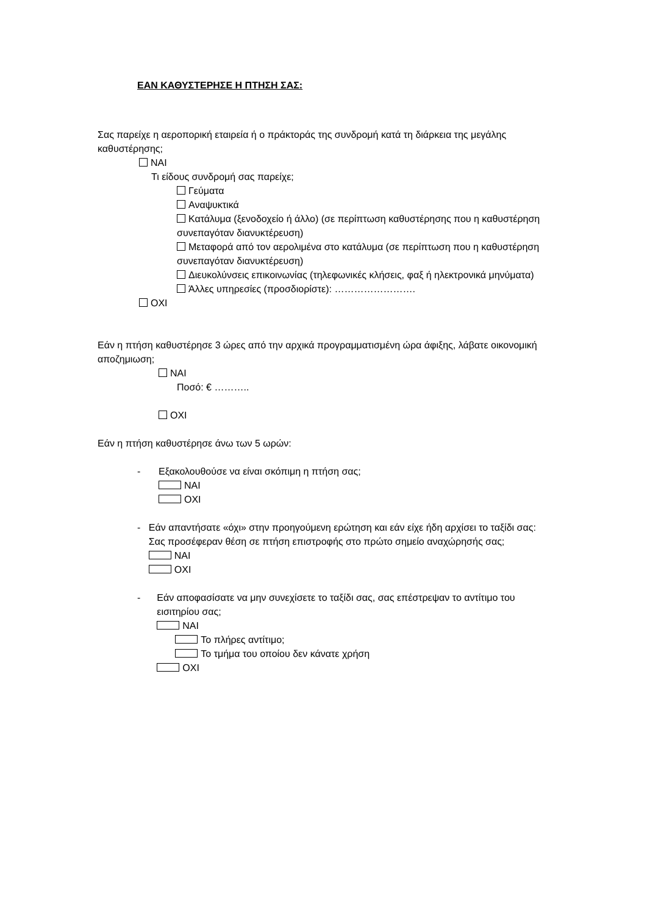ΕΑΝ ΚΑΘΥΣΤΕΡΗΣΕ Η ΠΤΗΣΗ ΣΑΣ:
Σας παρείχε η αεροπορική εταιρεία ή ο πράκτοράς της συνδρομή κατά τη διάρκεια της μεγάλης καθυστέρησης;
NAI
Τι είδους συνδρομή σας παρείχε;
Γεύματα
Αναψυκτικά
Κατάλυμα (ξενοδοχείο ή άλλο) (σε περίπτωση καθυστέρησης που η καθυστέρηση συνεπαγόταν διανυκτέρευση)
Μεταφορά από τον αερολιμένα στο κατάλυμα (σε περίπτωση που η καθυστέρηση συνεπαγόταν διανυκτέρευση)
Διευκολύνσεις επικοινωνίας (τηλεφωνικές κλήσεις, φαξ ή ηλεκτρονικά μηνύματα)
Άλλες υπηρεσίες (προσδιορίστε): …………………….
OXI
Εάν η πτήση καθυστέρησε 3 ώρες από την αρχικά προγραμματισμένη ώρα άφιξης, λάβατε οικονομική αποζημιωση;
NAI
Ποσό: € ………..
OXI
Εάν η πτήση καθυστέρησε άνω των 5 ωρών:
- Εξακολουθούσε να είναι σκόπιμη η πτήση σας;
NAI
OXI
- Εάν απαντήσατε «όχι» στην προηγούμενη ερώτηση και εάν είχε ήδη αρχίσει το ταξίδι σας: Σας προσέφεραν θέση σε πτήση επιστροφής στο πρώτο σημείο αναχώρησής σας;
NAI
OXI
- Εάν αποφασίσατε να μην συνεχίσετε το ταξίδι σας, σας επέστρεψαν το αντίτιμο του εισιτηρίου σας;
NAI
Το πλήρες αντίτιμο;
Το τμήμα του οποίου δεν κάνατε χρήση
OXI